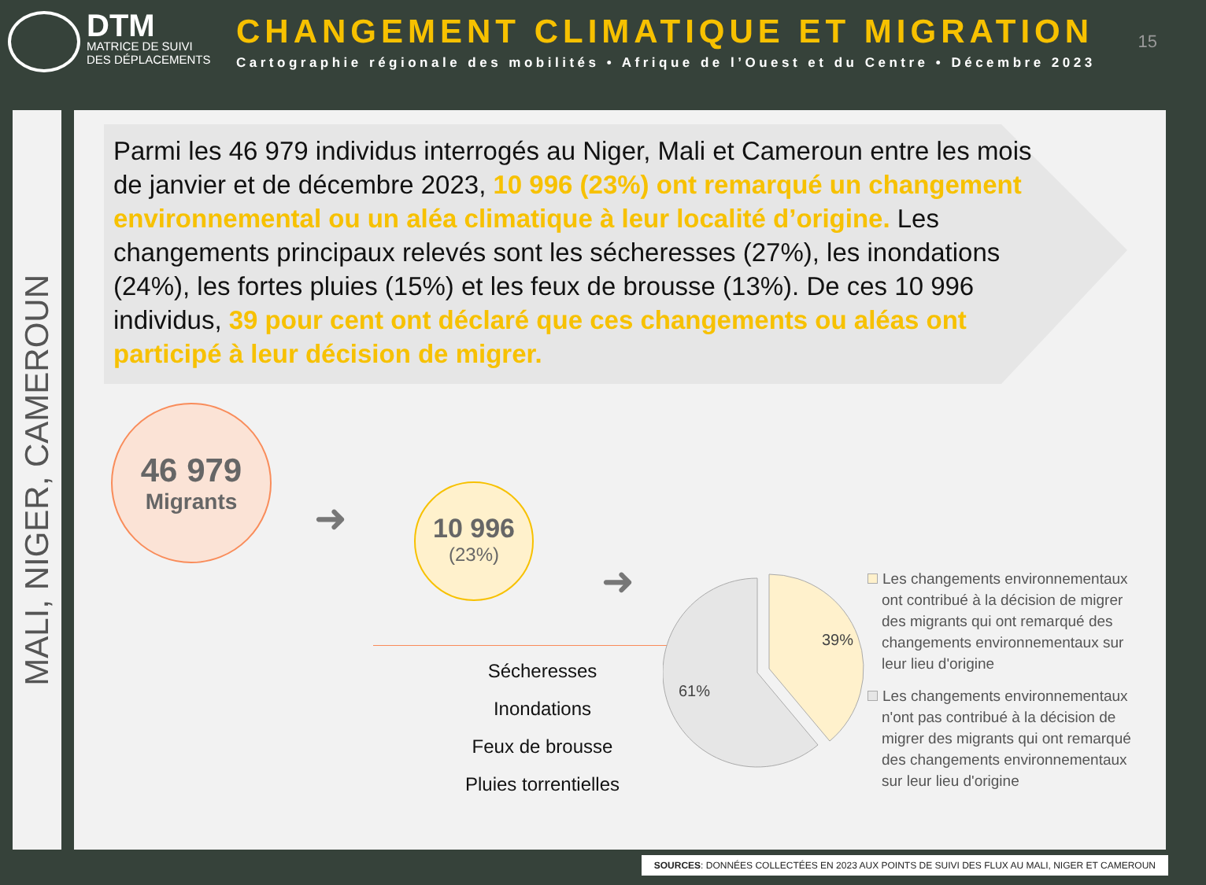DTM
MATRICE DE SUIVI
DES DÉPLACEMENTS
CHANGEMENT CLIMATIQUE ET MIGRATION
Cartographie régionale des mobilités • Afrique de l’Ouest et du Centre • Décembre 2023
15
MALI, NIGER, CAMEROUN
Parmi les 46 979 individus interrogés au Niger, Mali et Cameroun entre les mois de janvier et de décembre 2023, 10 996 (23%) ont remarqué un changement environnemental ou un aléa climatique à leur localité d’origine. Les changements principaux relevés sont les sécheresses (27%), les inondations (24%), les fortes pluies (15%) et les feux de brousse (13%). De ces 10 996 individus, 39 pour cent ont déclaré que ces changements ou aléas ont participé à leur décision de migrer.
46 979
Migrants
➜
10 996
(23%)
➜
Sécheresses
Inondations
Feux de brousse
Pluies torrentielles
61%
39%
Les changements environnementaux ont contribué à la décision de migrer des migrants qui ont remarqué des changements environnementaux sur leur lieu d'origine
Les changements environnementaux n'ont pas contribué à la décision de migrer des migrants qui ont remarqué des changements environnementaux sur leur lieu d'origine
SOURCES: DONNÉES COLLECTÉES EN 2023 AUX POINTS DE SUIVI DES FLUX AU MALI, NIGER ET CAMEROUN